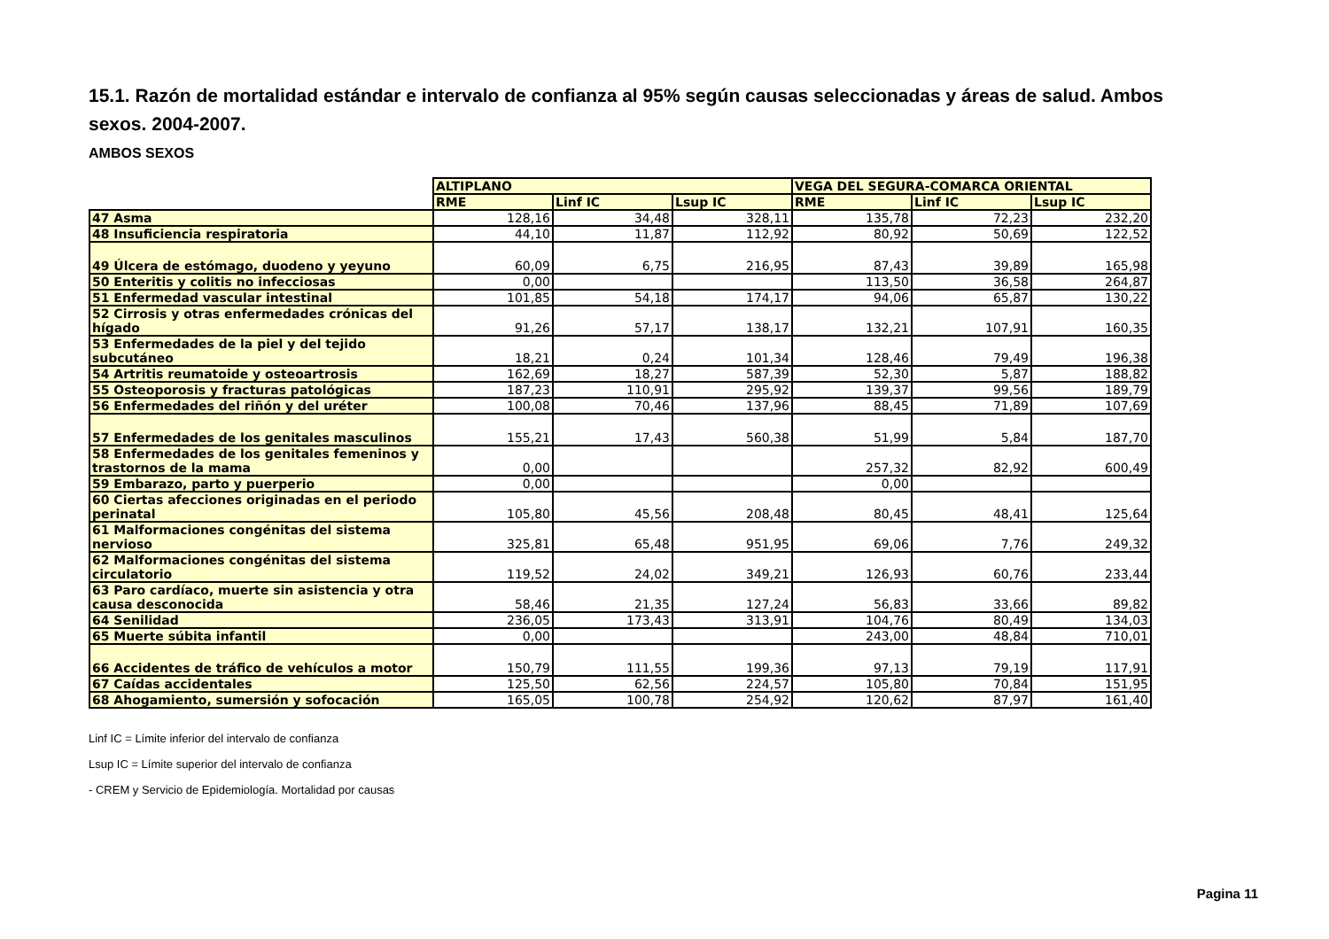15.1. Razón de mortalidad estándar e intervalo de confianza al 95% según causas seleccionadas y áreas de salud. Ambos sexos. 2004-2007.
AMBOS SEXOS
| | ALTIPLANO | | | VEGA DEL SEGURA-COMARCA ORIENTAL | | |
| | RME | Linf IC | Lsup IC | RME | Linf IC | Lsup IC |
| 47 Asma | 128,16 | 34,48 | 328,11 | 135,78 | 72,23 | 232,20 |
| 48 Insuficiencia respiratoria | 44,10 | 11,87 | 112,92 | 80,92 | 50,69 | 122,52 |
| 49 Úlcera de estómago, duodeno y yeyuno | 60,09 | 6,75 | 216,95 | 87,43 | 39,89 | 165,98 |
| 50 Enteritis y colitis no infecciosas | 0,00 | | | 113,50 | 36,58 | 264,87 |
| 51 Enfermedad vascular intestinal | 101,85 | 54,18 | 174,17 | 94,06 | 65,87 | 130,22 |
| 52 Cirrosis y otras enfermedades crónicas del hígado | 91,26 | 57,17 | 138,17 | 132,21 | 107,91 | 160,35 |
| 53 Enfermedades de la piel y del tejido subcutáneo | 18,21 | 0,24 | 101,34 | 128,46 | 79,49 | 196,38 |
| 54 Artritis reumatoide y osteoartrosis | 162,69 | 18,27 | 587,39 | 52,30 | 5,87 | 188,82 |
| 55 Osteoporosis y fracturas patológicas | 187,23 | 110,91 | 295,92 | 139,37 | 99,56 | 189,79 |
| 56 Enfermedades del riñón y del uréter | 100,08 | 70,46 | 137,96 | 88,45 | 71,89 | 107,69 |
| 57 Enfermedades de los genitales masculinos | 155,21 | 17,43 | 560,38 | 51,99 | 5,84 | 187,70 |
| 58 Enfermedades de los genitales femeninos y trastornos de la mama | 0,00 | | | 257,32 | 82,92 | 600,49 |
| 59 Embarazo, parto y puerperio | 0,00 | | | 0,00 | | |
| 60 Ciertas afecciones originadas en el periodo perinatal | 105,80 | 45,56 | 208,48 | 80,45 | 48,41 | 125,64 |
| 61 Malformaciones congénitas del sistema nervioso | 325,81 | 65,48 | 951,95 | 69,06 | 7,76 | 249,32 |
| 62 Malformaciones congénitas del sistema circulatorio | 119,52 | 24,02 | 349,21 | 126,93 | 60,76 | 233,44 |
| 63 Paro cardíaco, muerte sin asistencia y otra causa desconocida | 58,46 | 21,35 | 127,24 | 56,83 | 33,66 | 89,82 |
| 64 Senilidad | 236,05 | 173,43 | 313,91 | 104,76 | 80,49 | 134,03 |
| 65 Muerte súbita infantil | 0,00 | | | 243,00 | 48,84 | 710,01 |
| 66 Accidentes de tráfico de vehículos a motor | 150,79 | 111,55 | 199,36 | 97,13 | 79,19 | 117,91 |
| 67 Caídas accidentales | 125,50 | 62,56 | 224,57 | 105,80 | 70,84 | 151,95 |
| 68 Ahogamiento, sumersión y sofocación | 165,05 | 100,78 | 254,92 | 120,62 | 87,97 | 161,40 |
Linf IC = Límite inferior del intervalo de confianza
Lsup IC = Límite superior del intervalo de confianza
- CREM y Servicio de Epidemiología. Mortalidad por causas
Pagina 11